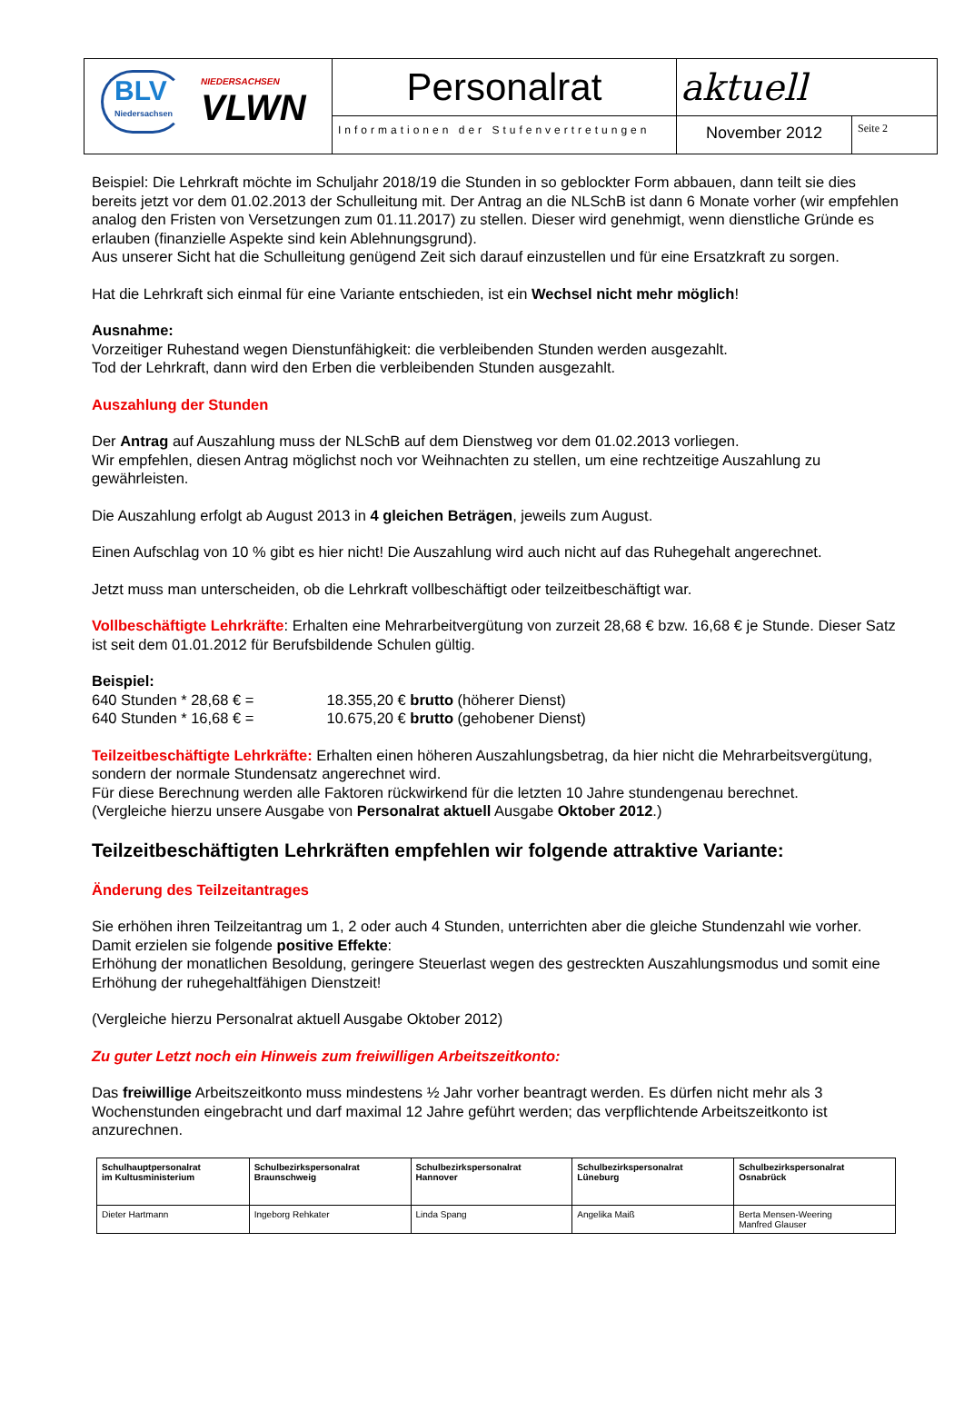| BLV Niedersachsen NIEDERSACHSEN VLWN | Personalrat | aktuell | |
| | Informationen der Stufenvertretungen | November 2012 | Seite 2 |
Beispiel: Die Lehrkraft möchte im Schuljahr 2018/19 die Stunden in so geblockter Form abbauen, dann teilt sie dies bereits jetzt vor dem 01.02.2013 der Schulleitung mit. Der Antrag an die NLSchB ist dann 6 Monate vorher (wir empfehlen analog den Fristen von Versetzungen zum 01.11.2017) zu stellen. Dieser wird genehmigt, wenn dienstliche Gründe es erlauben (finanzielle Aspekte sind kein Ablehnungsgrund).
Aus unserer Sicht hat die Schulleitung genügend Zeit sich darauf einzustellen und für eine Ersatzkraft zu sorgen.
Hat die Lehrkraft sich einmal für eine Variante entschieden, ist ein Wechsel nicht mehr möglich!
Ausnahme:
Vorzeitiger Ruhestand wegen Dienstunfähigkeit: die verbleibenden Stunden werden ausgezahlt.
Tod der Lehrkraft, dann wird den Erben die verbleibenden Stunden ausgezahlt.
Auszahlung der Stunden
Der Antrag auf Auszahlung muss der NLSchB auf dem Dienstweg vor dem 01.02.2013 vorliegen.
Wir empfehlen, diesen Antrag möglichst noch vor Weihnachten zu stellen, um eine rechtzeitige Auszahlung zu gewährleisten.
Die Auszahlung erfolgt ab August 2013 in 4 gleichen Beträgen, jeweils zum August.
Einen Aufschlag von 10 % gibt es hier nicht! Die Auszahlung wird auch nicht auf das Ruhegehalt angerechnet.
Jetzt muss man unterscheiden, ob die Lehrkraft vollbeschäftigt oder teilzeitbeschäftigt war.
Vollbeschäftigte Lehrkräfte: Erhalten eine Mehrarbeitvergütung von zurzeit 28,68 € bzw. 16,68 € je Stunde. Dieser Satz ist seit dem 01.01.2012 für Berufsbildende Schulen gültig.
Beispiel:
640 Stunden * 28,68 € = 18.355,20 € brutto (höherer Dienst)
640 Stunden * 16,68 € = 10.675,20 € brutto (gehobener Dienst)
Teilzeitbeschäftigte Lehrkräfte: Erhalten einen höheren Auszahlungsbetrag, da hier nicht die Mehrarbeitsvergütung, sondern der normale Stundensatz angerechnet wird.
Für diese Berechnung werden alle Faktoren rückwirkend für die letzten 10 Jahre stundengenau berechnet.
(Vergleiche hierzu unsere Ausgabe von Personalrat aktuell Ausgabe Oktober 2012.)
Teilzeitbeschäftigten Lehrkräften empfehlen wir folgende attraktive Variante:
Änderung des Teilzeitantrages
Sie erhöhen ihren Teilzeitantrag um 1, 2 oder auch 4 Stunden, unterrichten aber die gleiche Stundenzahl wie vorher.
Damit erzielen sie folgende positive Effekte:
Erhöhung der monatlichen Besoldung, geringere Steuerlast wegen des gestreckten Auszahlungsmodus und somit eine Erhöhung der ruhegehaltfähigen Dienstzeit!
(Vergleiche hierzu Personalrat aktuell Ausgabe Oktober 2012)
Zu guter Letzt noch ein Hinweis zum freiwilligen Arbeitszeitkonto:
Das freiwillige Arbeitszeitkonto muss mindestens ½ Jahr vorher beantragt werden. Es dürfen nicht mehr als 3 Wochenstunden eingebracht und darf maximal 12 Jahre geführt werden; das verpflichtende Arbeitszeitkonto ist anzurechnen.
| Schulhauptpersonalrat im Kultusministerium | Schulbezirkspersonalrat Braunschweig | Schulbezirkspersonalrat Hannover | Schulbezirkspersonalrat Lüneburg | Schulbezirkspersonalrat Osnabrück |
| Dieter Hartmann | Ingeborg Rehkater | Linda Spang | Angelika Maiß | Berta Mensen-Weering Manfred Glauser |